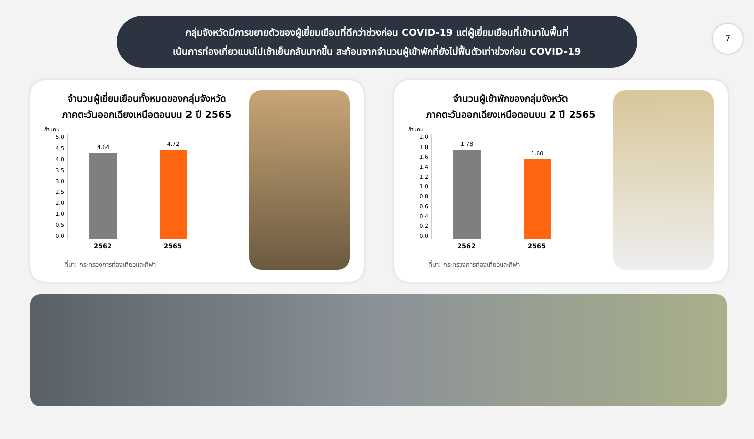7
กลุ่มจังหวัดมีการขยายตัวของผู้เยี่ยมเยือนที่ดีกว่าช่วงก่อน COVID-19 แต่ผู้เยี่ยมเยือนที่เข้ามาในพื้นที่
เน้นการท่องเที่ยวแบบไปเช้าเย็นกลับมากขึ้น สะท้อนจากจำนวนผู้เข้าพักที่ยังไม่ฟื้นตัวเท่าช่วงก่อน COVID-19
จำนวนผู้เยี่ยมเยือนทั้งหมดของกลุ่มจังหวัด
ภาคตะวันออกเฉียงเหนือตอนบน 2 ปี 2565
ล้านคน
5.0
4.5
4.0
3.5
3.0
2.5
2.0
1.0
0.5
0.0
4.64
4.72
2562 2565
ที่มา: กระทรวงการท่องเที่ยวและกีฬา
จำนวนผู้เข้าพักของกลุ่มจังหวัด
ภาคตะวันออกเฉียงเหนือตอนบน 2 ปี 2565
ล้านคน
2.0
1.8
1.6
1.4
1.2
1.0
0.8
0.6
0.4
0.2
0.0
1.78
1.60
2562 2565
ที่มา: กระทรวงการท่องเที่ยวและกีฬา